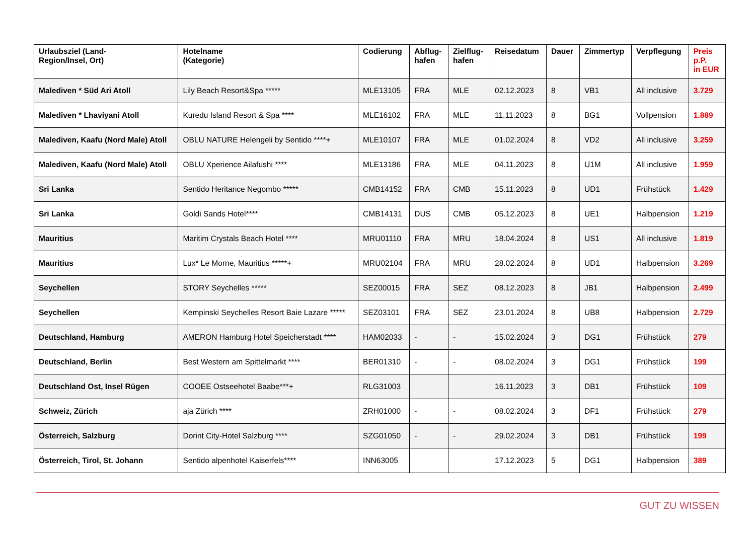| Urlaubsziel (Land- Region/Insel, Ort) | Hotelname (Kategorie) | Codierung | Abflug- hafen | Zielflug- hafen | Reisedatum | Dauer | Zimmertyp | Verpflegung | Preis p.P. in EUR |
| --- | --- | --- | --- | --- | --- | --- | --- | --- | --- |
| Malediven * Süd Ari Atoll | Lily Beach Resort&Spa ***** | MLE13105 | FRA | MLE | 02.12.2023 | 8 | VB1 | All inclusive | 3.729 |
| Malediven * Lhaviyani Atoll | Kuredu Island Resort & Spa **** | MLE16102 | FRA | MLE | 11.11.2023 | 8 | BG1 | Vollpension | 1.889 |
| Malediven, Kaafu (Nord Male) Atoll | OBLU NATURE Helengeli by Sentido ****+ | MLE10107 | FRA | MLE | 01.02.2024 | 8 | VD2 | All inclusive | 3.259 |
| Malediven, Kaafu (Nord Male) Atoll | OBLU Xperience Ailafushi **** | MLE13186 | FRA | MLE | 04.11.2023 | 8 | U1M | All inclusive | 1.959 |
| Sri Lanka | Sentido Heritance Negombo ***** | CMB14152 | FRA | CMB | 15.11.2023 | 8 | UD1 | Frühstück | 1.429 |
| Sri Lanka | Goldi Sands Hotel**** | CMB14131 | DUS | CMB | 05.12.2023 | 8 | UE1 | Halbpension | 1.219 |
| Mauritius | Maritim Crystals Beach Hotel **** | MRU01110 | FRA | MRU | 18.04.2024 | 8 | US1 | All inclusive | 1.819 |
| Mauritius | Lux* Le Morne, Mauritius *****+ | MRU02104 | FRA | MRU | 28.02.2024 | 8 | UD1 | Halbpension | 3.269 |
| Seychellen | STORY Seychelles ***** | SEZ00015 | FRA | SEZ | 08.12.2023 | 8 | JB1 | Halbpension | 2.499 |
| Seychellen | Kempinski Seychelles Resort Baie Lazare ***** | SEZ03101 | FRA | SEZ | 23.01.2024 | 8 | UB8 | Halbpension | 2.729 |
| Deutschland, Hamburg | AMERON Hamburg Hotel Speicherstadt **** | HAM02033 | - | - | 15.02.2024 | 3 | DG1 | Frühstück | 279 |
| Deutschland, Berlin | Best Western am Spittelmarkt **** | BER01310 | - | - | 08.02.2024 | 3 | DG1 | Frühstück | 199 |
| Deutschland Ost, Insel Rügen | COOEE Ostseehotel Baabe***+ | RLG31003 | | | 16.11.2023 | 3 | DB1 | Frühstück | 109 |
| Schweiz, Zürich | aja Zürich **** | ZRH01000 | - | - | 08.02.2024 | 3 | DF1 | Frühstück | 279 |
| Österreich, Salzburg | Dorint City-Hotel Salzburg **** | SZG01050 | - | - | 29.02.2024 | 3 | DB1 | Frühstück | 199 |
| Österreich, Tirol, St. Johann | Sentido alpenhotel Kaiserfels**** | INN63005 | | | 17.12.2023 | 5 | DG1 | Halbpension | 389 |
GUT ZU WISSEN